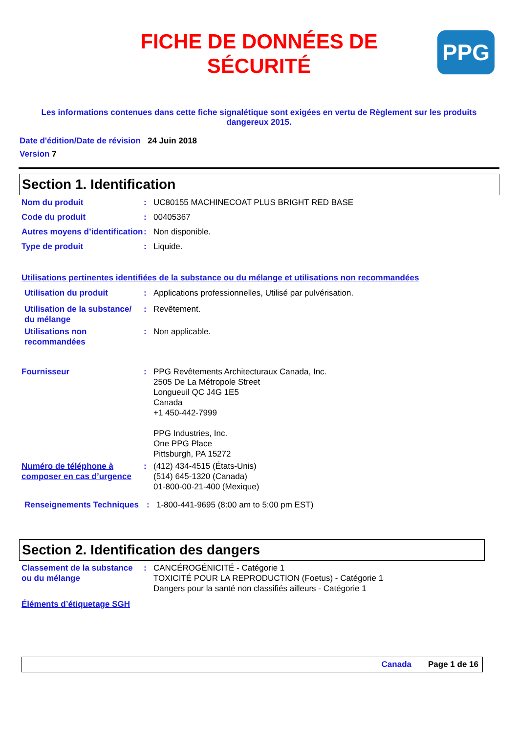PPG
FICHE DE DONNÉES DE
SÉCURITÉ
Les informations contenues dans cette fiche signalétique sont exigées en vertu de Règlement sur les produits dangereux 2015.
Date d'édition/Date de révision 24 Juin 2018
Version 7
Section 1. Identification
Nom du produit : UC80155 MACHINECOAT PLUS BRIGHT RED BASE
Code du produit : 00405367
Autres moyens d’identification
: Non disponible.
Type de produit : Liquide.
Utilisations pertinentes identifiées de la substance ou du mélange et utilisations non recommandées
Utilisation du produit : Applications professionnelles, Utilisé par pulvérisation.
Utilisation de la substance/ du mélange
: Revêtement.
Utilisations non recommandées
: Non applicable.
Fournisseur : PPG Revêtements Architecturaux Canada, Inc.
2505 De La Métropole Street
Longueuil QC J4G 1E5
Canada
+1 450-442-7999
PPG Industries, Inc.
One PPG Place
Pittsburgh, PA 15272
Numéro de téléphone à composer en cas d’urgence
: (412) 434-4515 (États-Unis)
(514) 645-1320 (Canada)
01-800-00-21-400 (Mexique)
Renseignements Techniques
: 1-800-441-9695 (8:00 am to 5:00 pm EST)
Section 2. Identification des dangers
Classement de la substance ou du mélange
: CANCÉROGÉNICITÉ - Catégorie 1
TOXICITÉ POUR LA REPRODUCTION (Foetus) - Catégorie 1
Dangers pour la santé non classifiés ailleurs - Catégorie 1
Éléments d’étiquetage SGH
Canada Page 1 de 16